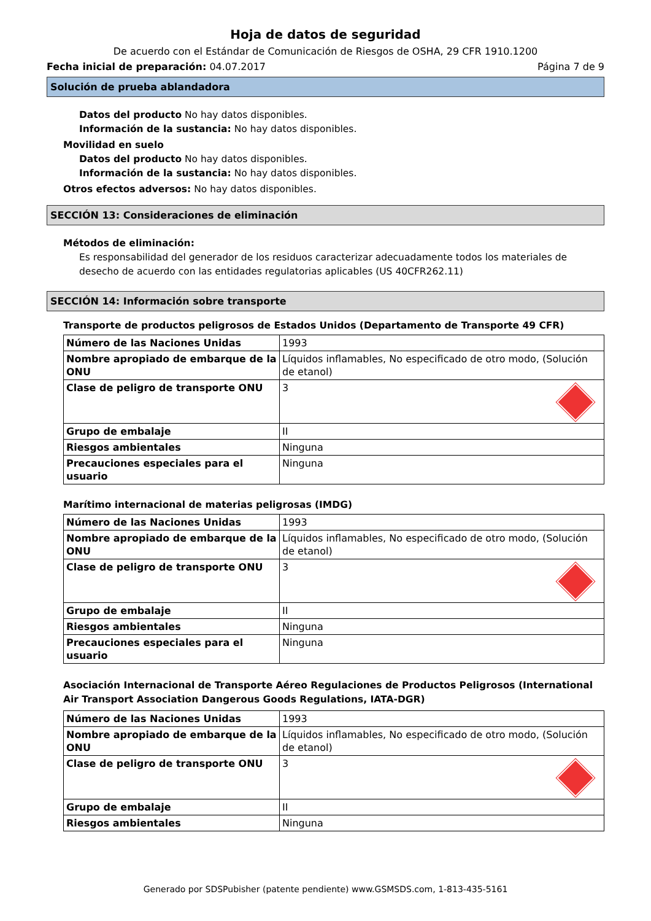Hoja de datos de seguridad
De acuerdo con el Estándar de Comunicación de Riesgos de OSHA, 29 CFR 1910.1200
Fecha inicial de preparación: 04.07.2017 Página 7 de 9
Solución de prueba ablandadora
Datos del producto No hay datos disponibles.
Información de la sustancia: No hay datos disponibles.
Movilidad en suelo
Datos del producto No hay datos disponibles.
Información de la sustancia: No hay datos disponibles.
Otros efectos adversos: No hay datos disponibles.
SECCIÓN 13: Consideraciones de eliminación
Métodos de eliminación:
Es responsabilidad del generador de los residuos caracterizar adecuadamente todos los materiales de desecho de acuerdo con las entidades regulatorias aplicables (US 40CFR262.11)
SECCIÓN 14: Información sobre transporte
Transporte de productos peligrosos de Estados Unidos (Departamento de Transporte 49 CFR)
| Número de las Naciones Unidas | 1993 |
| Nombre apropiado de embarque de la ONU | Líquidos inflamables, No especificado de otro modo, (Solución de etanol) |
| Clase de peligro de transporte ONU | 3 |
| Grupo de embalaje | II |
| Riesgos ambientales | Ninguna |
| Precauciones especiales para el usuario | Ninguna |
Marítimo internacional de materias peligrosas (IMDG)
| Número de las Naciones Unidas | 1993 |
| Nombre apropiado de embarque de la ONU | Líquidos inflamables, No especificado de otro modo, (Solución de etanol) |
| Clase de peligro de transporte ONU | 3 |
| Grupo de embalaje | II |
| Riesgos ambientales | Ninguna |
| Precauciones especiales para el usuario | Ninguna |
Asociación Internacional de Transporte Aéreo Regulaciones de Productos Peligrosos (International Air Transport Association Dangerous Goods Regulations, IATA-DGR)
| Número de las Naciones Unidas | 1993 |
| Nombre apropiado de embarque de la ONU | Líquidos inflamables, No especificado de otro modo, (Solución de etanol) |
| Clase de peligro de transporte ONU | 3 |
| Grupo de embalaje | II |
| Riesgos ambientales | Ninguna |
Generado por SDSPubisher (patente pendiente) www.GSMSDS.com, 1-813-435-5161